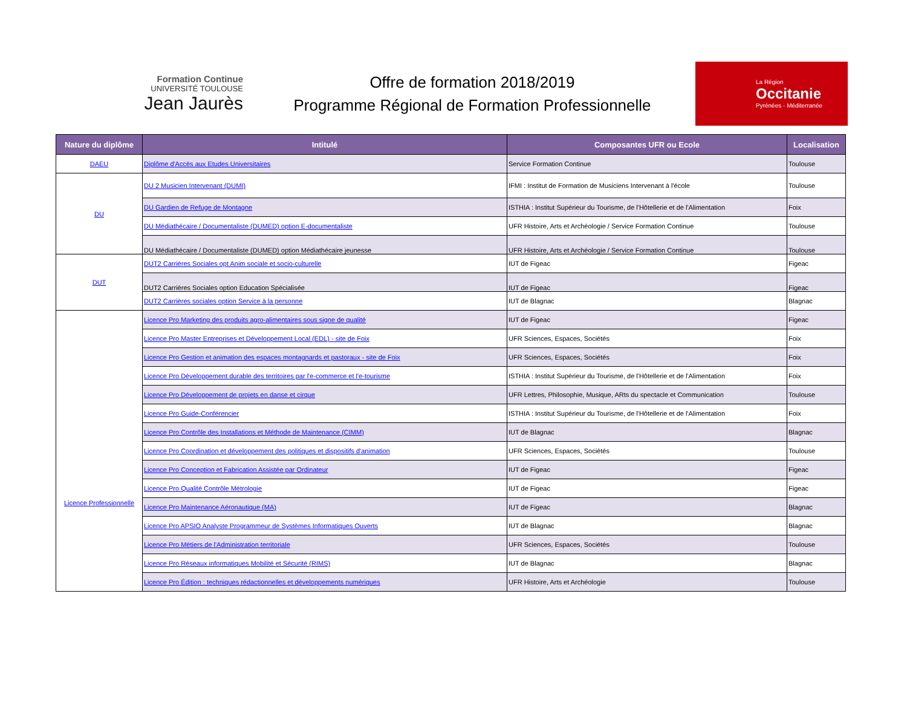Formation Continue
UNIVERSITÉ TOULOUSE
Jean Jaurès
Offre de formation 2018/2019
Programme Régional de Formation Professionnelle
La Région
Occitanie
Pyrénées - Méditerranée
| Nature du diplôme | Intitulé | Composantes UFR ou Ecole | Localisation |
| --- | --- | --- | --- |
| DAEU | Diplôme d'Accès aux Etudes Universitaires | Service Formation Continue | Toulouse |
| DU | DU 2 Musicien Intervenant (DUMI) | IFMI : Institut de Formation de Musiciens Intervenant à l'école | Toulouse |
| | DU Gardien de Refuge de Montagne | ISTHIA : Institut Supérieur du Tourisme, de l'Hôtellerie et de l'Alimentation | Foix |
| | DU Médiathécaire / Documentaliste (DUMED) option E-documentaliste | UFR Histoire, Arts et Archéologie / Service Formation Continue | Toulouse |
| | DU Médiathécaire / Documentaliste (DUMED) option Médiathécaire jeunesse | UFR Histoire, Arts et Archéologie / Service Formation Continue | Toulouse |
| DUT | DUT2 Carrières Sociales opt Anim sociale et socio-culturelle | IUT de Figeac | Figeac |
| | DUT2 Carrières Sociales option Education Spécialisée | IUT de Figeac | Figeac |
| | DUT2 Carrières sociales option Service à la personne | IUT de Blagnac | Blagnac |
| Licence Professionnelle | Licence Pro Marketing des produits agro-alimentaires sous signe de qualité | IUT de Figeac | Figeac |
| | Licence Pro Master Entreprises et Développement Local (EDL) - site de Foix | UFR Sciences, Espaces, Sociétés | Foix |
| | Licence Pro Gestion et animation des espaces montagnards et pastoraux - site de Foix | UFR Sciences, Espaces, Sociétés | Foix |
| | Licence Pro Développement durable des territoires par l'e-commerce et l'e-tourisme | ISTHIA : Institut Supérieur du Tourisme, de l'Hôtellerie et de l'Alimentation | Foix |
| | Licence Pro Développement de projets en danse et cirque | UFR Lettres, Philosophie, Musique, ARts du spectacle et Communication | Toulouse |
| | Licence Pro Guide-Conférencier | ISTHIA : Institut Supérieur du Tourisme, de l'Hôtellerie et de l'Alimentation | Foix |
| | Licence Pro Contrôle des Installations et Méthode de Maintenance (CIMM) | IUT de Blagnac | Blagnac |
| | Licence Pro Coordination et développement des politiques et dispositifs d'animation | UFR Sciences, Espaces, Sociétés | Toulouse |
| | Licence Pro Conception et Fabrication Assistée par Ordinateur | IUT de Figeac | Figeac |
| | Licence Pro Qualité Contrôle Métrologie | IUT de Figeac | Figeac |
| | Licence Pro Maintenance Aéronautique (MA) | IUT de Figeac | Blagnac |
| | Licence Pro APSIO Analyste Programmeur de Systèmes Informatiques Ouverts | IUT de Blagnac | Blagnac |
| | Licence Pro Métiers de l'Administration territoriale | UFR Sciences, Espaces, Sociétés | Toulouse |
| | Licence Pro Réseaux informatiques Mobilité et Sécurité (RIMS) | IUT de Blagnac | Blagnac |
| | Licence Pro Édition : techniques rédactionnelles et développements numériques | UFR Histoire, Arts et Archéologie | Toulouse |